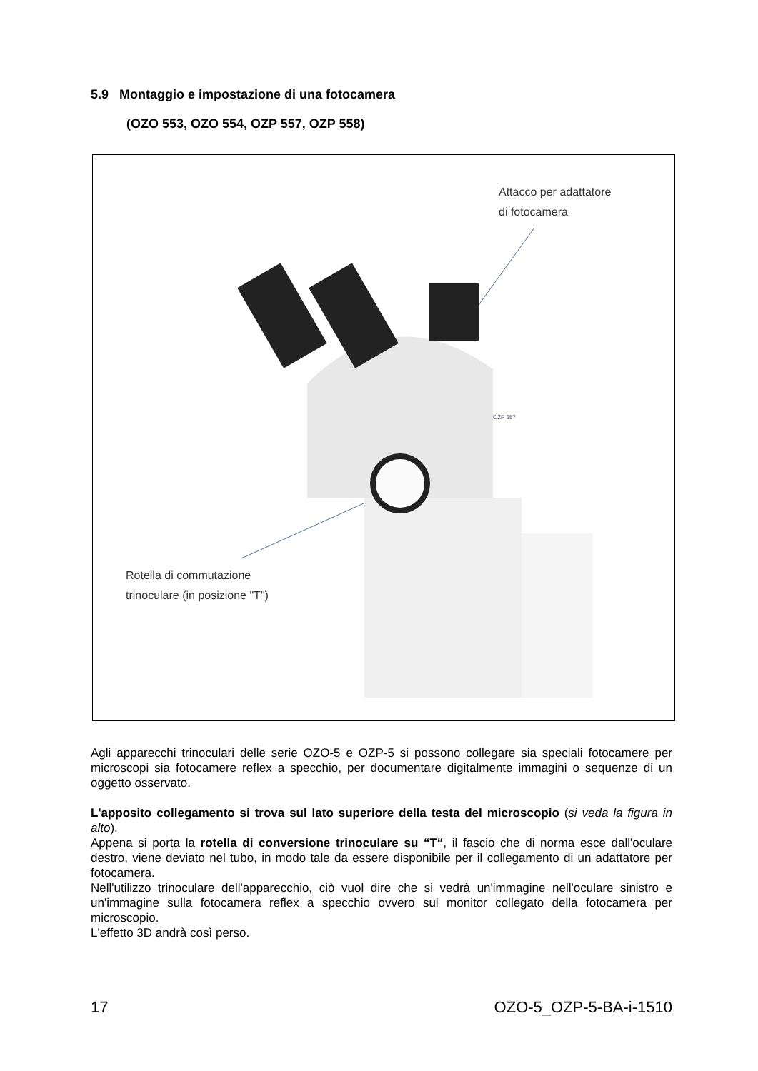5.9 Montaggio e impostazione di una fotocamera
(OZO 553, OZO 554, OZP 557, OZP 558)
OZP 557
Attacco per adattatore
di fotocamera
Rotella di commutazione
trinoculare (in posizione "T")
Agli apparecchi trinoculari delle serie OZO-5 e OZP-5 si possono collegare sia speciali fotocamere per microscopi sia fotocamere reflex a specchio, per documentare digitalmente immagini o sequenze di un oggetto osservato.
L'apposito collegamento si trova sul lato superiore della testa del microscopio (si veda la figura in alto).
Appena si porta la rotella di conversione trinoculare su “T“, il fascio che di norma esce dall'oculare destro, viene deviato nel tubo, in modo tale da essere disponibile per il collegamento di un adattatore per fotocamera.
Nell'utilizzo trinoculare dell'apparecchio, ciò vuol dire che si vedrà un'immagine nell'oculare sinistro e un'immagine sulla fotocamera reflex a specchio ovvero sul monitor collegato della fotocamera per microscopio.
L'effetto 3D andrà così perso.
17 OZO-5_OZP-5-BA-i-1510